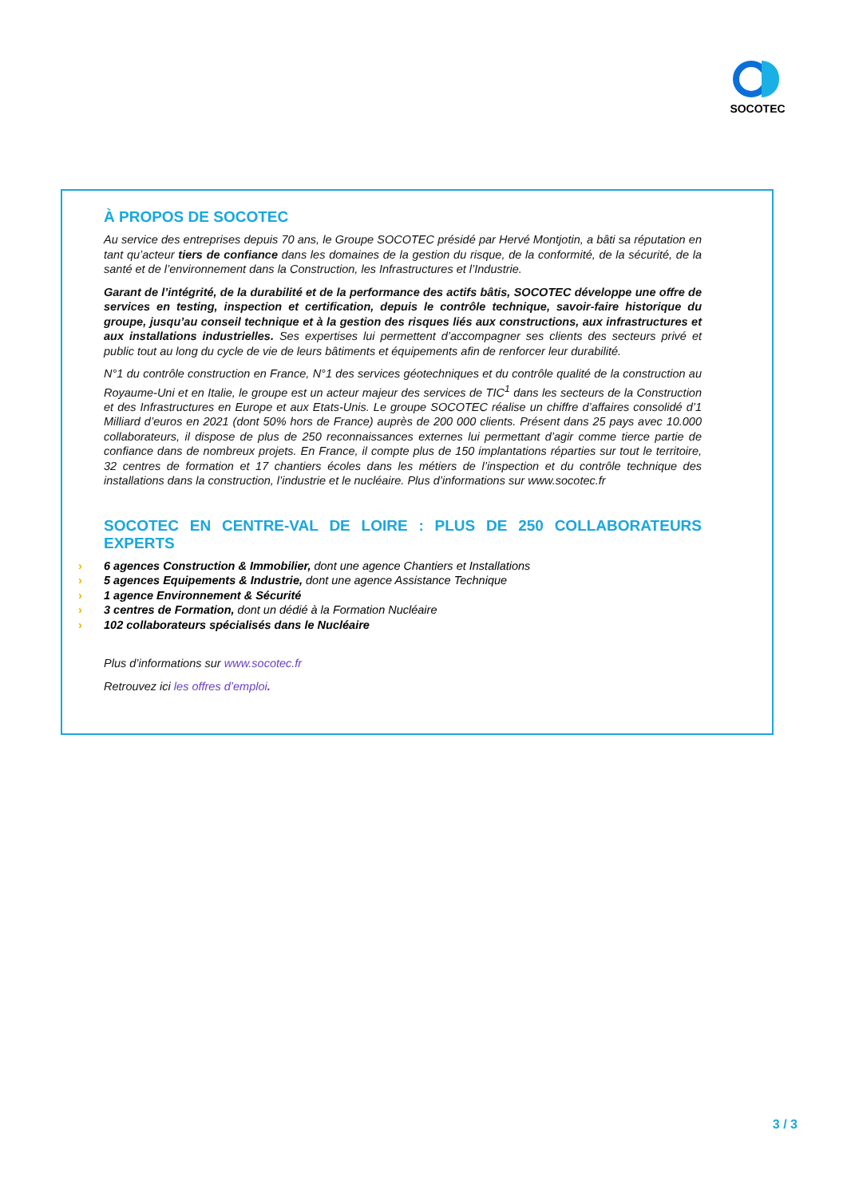SOCOTEC
À PROPOS DE SOCOTEC
Au service des entreprises depuis 70 ans, le Groupe SOCOTEC présidé par Hervé Montjotin, a bâti sa réputation en tant qu’acteur tiers de confiance dans les domaines de la gestion du risque, de la conformité, de la sécurité, de la santé et de l’environnement dans la Construction, les Infrastructures et l’Industrie.
Garant de l’intégrité, de la durabilité et de la performance des actifs bâtis, SOCOTEC développe une offre de services en testing, inspection et certification, depuis le contrôle technique, savoir-faire historique du groupe, jusqu’au conseil technique et à la gestion des risques liés aux constructions, aux infrastructures et aux installations industrielles. Ses expertises lui permettent d’accompagner ses clients des secteurs privé et public tout au long du cycle de vie de leurs bâtiments et équipements afin de renforcer leur durabilité.
N°1 du contrôle construction en France, N°1 des services géotechniques et du contrôle qualité de la construction au Royaume-Uni et en Italie, le groupe est un acteur majeur des services de TIC<sup>1</sup> dans les secteurs de la Construction et des Infrastructures en Europe et aux Etats-Unis. Le groupe SOCOTEC réalise un chiffre d’affaires consolidé d’1 Milliard d’euros en 2021 (dont 50% hors de France) auprès de 200 000 clients. Présent dans 25 pays avec 10.000 collaborateurs, il dispose de plus de 250 reconnaissances externes lui permettant d’agir comme tierce partie de confiance dans de nombreux projets. En France, il compte plus de 150 implantations réparties sur tout le territoire, 32 centres de formation et 17 chantiers écoles dans les métiers de l’inspection et du contrôle technique des installations dans la construction, l’industrie et le nucléaire. Plus d’informations sur www.socotec.fr
SOCOTEC EN CENTRE-VAL DE LOIRE : PLUS DE 250 COLLABORATEURS EXPERTS
› 6 agences Construction & Immobilier, dont une agence Chantiers et Installations
› 5 agences Equipements & Industrie, dont une agence Assistance Technique
› 1 agence Environnement & Sécurité
› 3 centres de Formation, dont un dédié à la Formation Nucléaire
› 102 collaborateurs spécialisés dans le Nucléaire
Plus d’informations sur www.socotec.fr
Retrouvez ici les offres d’emploi.
3 / 3